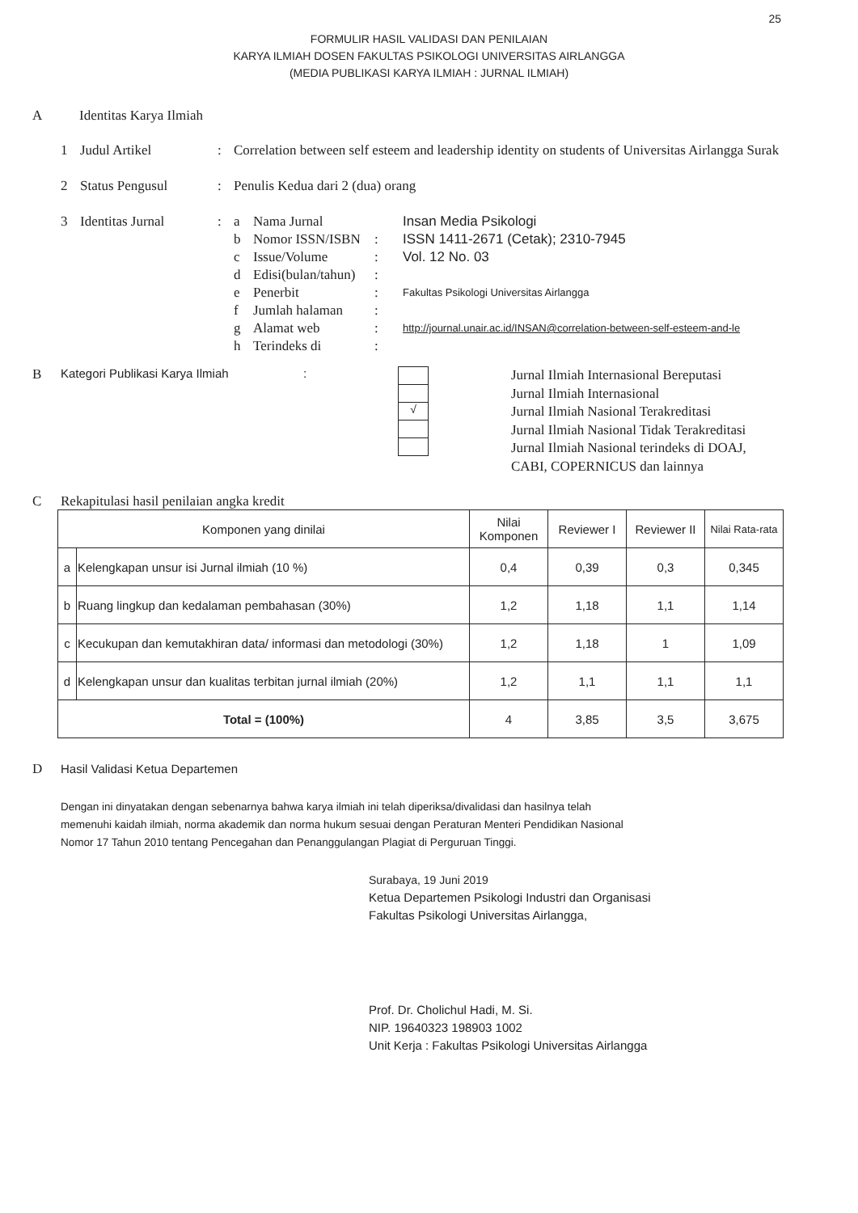25
FORMULIR HASIL VALIDASI DAN PENILAIAN
KARYA ILMIAH DOSEN FAKULTAS PSIKOLOGI UNIVERSITAS AIRLANGGA
(MEDIA PUBLIKASI KARYA ILMIAH : JURNAL ILMIAH)
A Identitas Karya Ilmiah
| 1 | Judul Artikel | : | Correlation between self esteem and leadership identity on students of Universitas Airlangga Surak | | | |
| 2 | Status Pengusul | : | Penulis Kedua dari 2 (dua) orang | | | |
| 3 | Identitas Jurnal | : | a | Nama Jurnal | | Insan Media Psikologi |
| | | | b | Nomor ISSN/ISBN | : | ISSN 1411-2671 (Cetak); 2310-7945 |
| | | | c | Issue/Volume | : | Vol. 12 No. 03 |
| | | | d | Edisi(bulan/tahun) | : | |
| | | | e | Penerbit | : | Fakultas Psikologi Universitas Airlangga |
| | | | f | Jumlah halaman | : | |
| | | | g | Alamat web | : | http://journal.unair.ac.id/INSAN@correlation-between-self-esteem-and-le |
| | | | h | Terindeks di | : | |
B Kategori Publikasi Karya Ilmiah :
√
Jurnal Ilmiah Internasional Bereputasi
Jurnal Ilmiah Internasional
Jurnal Ilmiah Nasional Terakreditasi
Jurnal Ilmiah Nasional Tidak Terakreditasi
Jurnal Ilmiah Nasional terindeks di DOAJ,
CABI, COPERNICUS dan lainnya
C Rekapitulasi hasil penilaian angka kredit
| Komponen yang dinilai | | Nilai Komponen | Reviewer I | Reviewer II | Nilai Rata-rata |
| --- | --- | --- | --- | --- | --- |
| a | Kelengkapan unsur isi Jurnal ilmiah (10 %) | 0,4 | 0,39 | 0,3 | 0,345 |
| b | Ruang lingkup dan kedalaman pembahasan (30%) | 1,2 | 1,18 | 1,1 | 1,14 |
| c | Kecukupan dan kemutakhiran data/ informasi dan metodologi (30%) | 1,2 | 1,18 | 1 | 1,09 |
| d | Kelengkapan unsur dan kualitas terbitan jurnal ilmiah (20%) | 1,2 | 1,1 | 1,1 | 1,1 |
| Total = (100%) | | 4 | 3,85 | 3,5 | 3,675 |
D Hasil Validasi Ketua Departemen
Dengan ini dinyatakan dengan sebenarnya bahwa karya ilmiah ini telah diperiksa/divalidasi dan hasilnya telah memenuhi kaidah ilmiah, norma akademik dan norma hukum sesuai dengan Peraturan Menteri Pendidikan Nasional Nomor 17 Tahun 2010 tentang Pencegahan dan Penanggulangan Plagiat di Perguruan Tinggi.
Surabaya, 19 Juni 2019
Ketua Departemen Psikologi Industri dan Organisasi
Fakultas Psikologi Universitas Airlangga,
Prof. Dr. Cholichul Hadi, M. Si.
NIP. 19640323 198903 1002
Unit Kerja : Fakultas Psikologi Universitas Airlangga